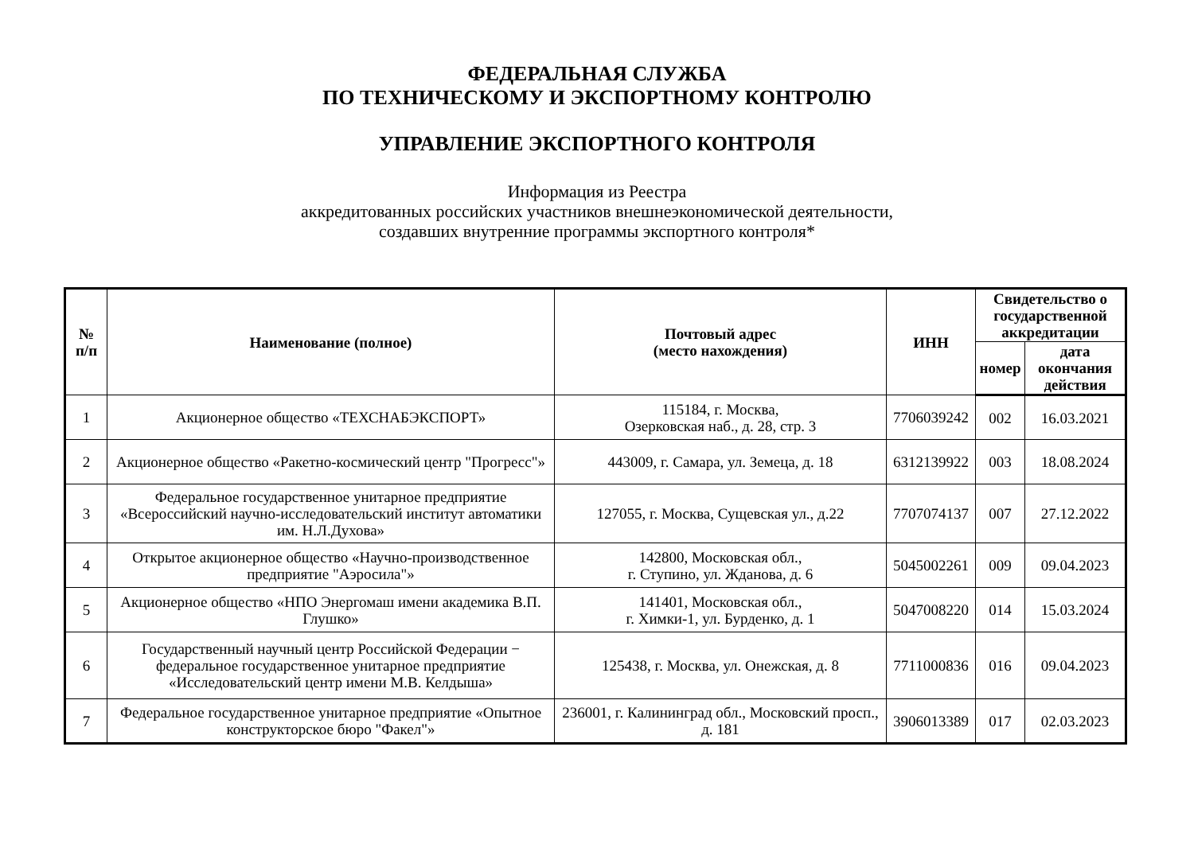ФЕДЕРАЛЬНАЯ СЛУЖБА
ПО ТЕХНИЧЕСКОМУ И ЭКСПОРТНОМУ КОНТРОЛЮ
УПРАВЛЕНИЕ ЭКСПОРТНОГО КОНТРОЛЯ
Информация из Реестра
аккредитованных российских участников внешнеэкономической деятельности,
создавших внутренние программы экспортного контроля*
| № п/п | Наименование (полное) | Почтовый адрес (место нахождения) | ИНН | Свидетельство о государственной аккредитации | |
| --- | --- | --- | --- | --- | --- |
| | | | | номер | дата окончания действия |
| 1 | Акционерное общество «ТЕХСНАБЭКСПОРТ» | 115184, г. Москва, Озерковская наб., д. 28, стр. 3 | 7706039242 | 002 | 16.03.2021 |
| 2 | Акционерное общество «Ракетно-космический центр "Прогресс"» | 443009, г. Самара, ул. Земеца, д. 18 | 6312139922 | 003 | 18.08.2024 |
| 3 | Федеральное государственное унитарное предприятие «Всероссийский научно-исследовательский институт автоматики им. Н.Л.Духова» | 127055, г. Москва, Сущевская ул., д.22 | 7707074137 | 007 | 27.12.2022 |
| 4 | Открытое акционерное общество «Научно-производственное предприятие "Аэросила"» | 142800, Московская обл., г. Ступино, ул. Жданова, д. 6 | 5045002261 | 009 | 09.04.2023 |
| 5 | Акционерное общество «НПО Энергомаш имени академика В.П. Глушко» | 141401, Московская обл., г. Химки-1, ул. Бурденко, д. 1 | 5047008220 | 014 | 15.03.2024 |
| 6 | Государственный научный центр Российской Федерации − федеральное государственное унитарное предприятие «Исследовательский центр имени М.В. Келдыша» | 125438, г. Москва, ул. Онежская, д. 8 | 7711000836 | 016 | 09.04.2023 |
| 7 | Федеральное государственное унитарное предприятие «Опытное конструкторское бюро "Факел"» | 236001, г. Калининград обл., Московский просп., д. 181 | 3906013389 | 017 | 02.03.2023 |